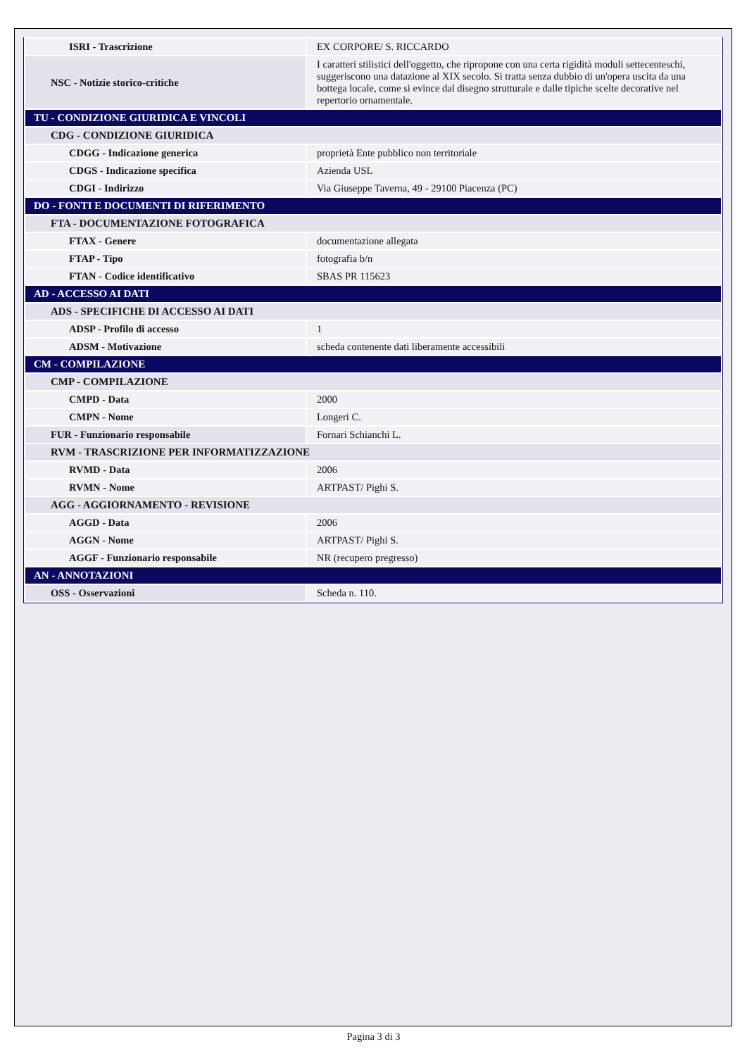| ISRI - Trascrizione | EX CORPORE/ S. RICCARDO |
| NSC - Notizie storico-critiche | I caratteri stilistici dell'oggetto, che ripropone con una certa rigidità moduli settecenteschi, suggeriscono una datazione al XIX secolo. Si tratta senza dubbio di un'opera uscita da una bottega locale, come si evince dal disegno strutturale e dalle tipiche scelte decorative nel repertorio ornamentale. |
| TU - CONDIZIONE GIURIDICA E VINCOLI | |
| CDG - CONDIZIONE GIURIDICA | |
| CDGG - Indicazione generica | proprietà Ente pubblico non territoriale |
| CDGS - Indicazione specifica | Azienda USL |
| CDGI - Indirizzo | Via Giuseppe Taverna, 49 - 29100 Piacenza (PC) |
| DO - FONTI E DOCUMENTI DI RIFERIMENTO | |
| FTA - DOCUMENTAZIONE FOTOGRAFICA | |
| FTAX - Genere | documentazione allegata |
| FTAP - Tipo | fotografia b/n |
| FTAN - Codice identificativo | SBAS PR 115623 |
| AD - ACCESSO AI DATI | |
| ADS - SPECIFICHE DI ACCESSO AI DATI | |
| ADSP - Profilo di accesso | 1 |
| ADSM - Motivazione | scheda contenente dati liberamente accessibili |
| CM - COMPILAZIONE | |
| CMP - COMPILAZIONE | |
| CMPD - Data | 2000 |
| CMPN - Nome | Longeri C. |
| FUR - Funzionario responsabile | Fornari Schianchi L. |
| RVM - TRASCRIZIONE PER INFORMATIZZAZIONE | |
| RVMD - Data | 2006 |
| RVMN - Nome | ARTPAST/ Pighi S. |
| AGG - AGGIORNAMENTO - REVISIONE | |
| AGGD - Data | 2006 |
| AGGN - Nome | ARTPAST/ Pighi S. |
| AGGF - Funzionario responsabile | NR (recupero pregresso) |
| AN - ANNOTAZIONI | |
| OSS - Osservazioni | Scheda n. 110. |
Pagina 3 di 3